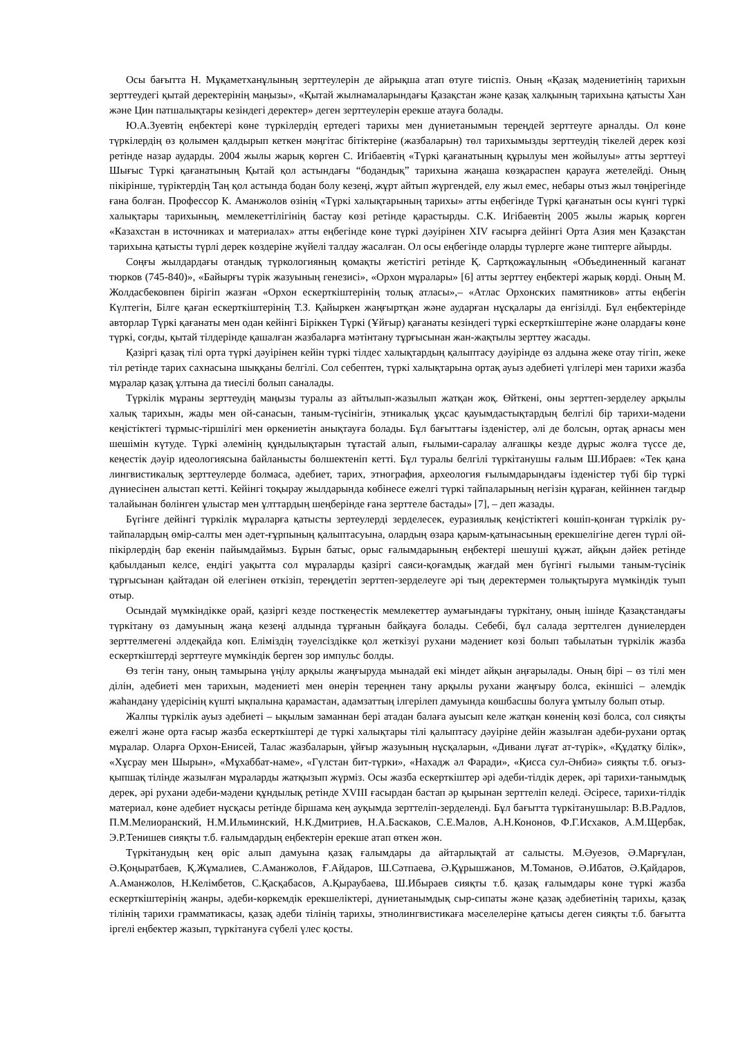Осы бағытта Н. Мұқаметханұлының зерттеулерін де айрықша атап өтуге тиіспіз. Оның «Қазақ мәдениетінің тарихын зерттеудегі қытай деректерінің маңызы», «Қытай жылнамаларындағы Қазақстан және қазақ халқының тарихына қатысты Хан және Цин патшалықтары кезіндегі деректер» деген зерттеулерін ерекше атауға болады.
Ю.А.Зуевтің еңбектері көне түркілердің ертедегі тарихы мен дүниетанымын тереңдей зерттеуге арналды. Ол көне түркілердің өз қолымен қалдырып кеткен мәңгітас бітіктеріне (жазбаларын) төл тарихымызды зерттеудің тікелей дерек көзі ретінде назар аударды. 2004 жылы жарық көрген С. Игібаевтің «Түркі қағанатының құрылуы мен жойылуы» атты зерттеуі Шығыс Түркі қағанатының Қытай қол астындағы “бодандық” тарихына жаңаша көзқараспен қарауға жетелейді. Оның пікірінше, түріктердің Таң қол астында бодан болу кезеңі, жұрт айтып жүргендей, елу жыл емес, небары отыз жыл төңірегінде ғана болған. Профессор К. Аманжолов өзінің «Түркі халықтарының тарихы» атты еңбегінде Түркі қағанатын осы күнгі түркі халықтары тарихының, мемлекеттілігінің бастау көзі ретінде қарастырды. С.К. Игібаевтің 2005 жылы жарық көрген «Казахстан в источниках и материалах» атты еңбегінде көне түркі дәуірінен XIV ғасырға дейінгі Орта Азия мен Қазақстан тарихына қатысты түрлі дерек көздеріне жүйелі талдау жасалған. Ол осы еңбегінде оларды түрлерге және типтерге айырды.
Соңғы жылдардағы отандық түркологияның қомақты жетістігі ретінде Қ. Сартқожаұлының «Объединенный каганат тюрков (745-840)», «Байырғы түрік жазуының генезисі», «Орхон мұралары» [6] атты зерттеу еңбектері жарық көрді. Оның М. Жолдасбековпен бірігіп жазған «Орхон ескерткіштерінің толық атласы»,– «Атлас Орхонских памятников» атты еңбегін Күлтегін, Білге қаған ескерткіштерінің Т.З. Қайыркен жаңғыртқан және аударған нұсқалары да енгізілді. Бұл еңбектерінде авторлар Түркі қағанаты мен одан кейінгі Біріккен Түркі (Ұйғыр) қағанаты кезіндегі түркі ескерткіштеріне және олардағы көне түркі, соғды, қытай тілдерінде қашалған жазбаларға мәтінтану тұрғысынан жан-жақтылы зерттеу жасады.
Қазіргі қазақ тілі орта түркі дәуірінен кейін түркі тілдес халықтардың қалыптасу дәуірінде өз алдына жеке отау тігіп, жеке тіл ретінде тарих сахнасына шыққаны белгілі. Сол себептен, түркі халықтарына ортақ ауыз әдебиеті үлгілері мен тарихи жазба мұралар қазақ ұлтына да тиесілі болып саналады.
Түркілік мұраны зерттеудің маңызы туралы аз айтылып-жазылып жатқан жоқ. Өйткені, оны зерттеп-зерделеу арқылы халық тарихын, жады мен ой-санасын, таным-түсінігін, этникалық ұқсас қауымдастықтардың белгілі бір тарихи-мәдени кеңістіктегі тұрмыс-тіршілігі мен өркениетін анықтауға болады. Бұл бағыттағы ізденістер, әлі де болсын, ортақ арнасы мен шешімін күтуде. Түркі әлемінің құндылықтарын тұтастай алып, ғылыми-саралау алғашқы кезде дұрыс жолға түссе де, кеңестік дәуір идеологиясына байланысты бөлшектеніп кетті. Бұл туралы белгілі түркітанушы ғалым Ш.Ибраев: «Тек қана лингвистикалық зерттеулерде болмаса, әдебиет, тарих, этнография, археология ғылымдарындағы ізденістер түбі бір түркі дүниесінен алыстап кетті. Кейінгі тоқырау жылдарында көбінесе ежелгі түркі тайпаларының негізін құраған, кейіннен тағдыр талайынан бөлінген ұлыстар мен ұлттардың шеңберінде ғана зерттеле бастады» [7], – деп жазады.
Бүгінге дейінгі түркілік мұраларға қатысты зертеулерді зерделесек, еуразиялық кеңістіктегі көшіп-қонған түркілік ру-тайпалардың өмір-салты мен әдет-ғұрпының қалыптасуына, олардың өзара қарым-қатынасының ерекшелігіне деген түрлі ой-пікірлердің бар екенін пайымдаймыз. Бұрын батыс, орыс ғалымдарының еңбектері шешуші құжат, айқын дәйек ретінде қабылданып келсе, ендігі уақытта сол мұраларды қазіргі саяси-қоғамдық жағдай мен бүгінгі ғылыми таным-түсінік тұрғысынан қайтадан ой елегінен өткізіп, тереңдетіп зерттеп-зерделеуге әрі тың деректермен толықтыруға мүмкіндік туып отыр.
Осындай мүмкіндікке орай, қазіргі кезде посткеңестік мемлекеттер аумағындағы түркітану, оның ішінде Қазақстандағы түркітану өз дамуының жаңа кезеңі алдында тұрғанын байқауға болады. Себебі, бұл салада зерттелген дүниелерден зерттелмегені әлдеқайда көп. Еліміздің тәуелсіздікке қол жеткізуі рухани мәдениет көзі болып табылатын түркілік жазба ескерткіштерді зерттеуге мүмкіндік берген зор импульс болды.
Өз тегін тану, оның тамырына үңілу арқылы жаңғыруда мынадай екі міндет айқын аңғарылады. Оның бірі – өз тілі мен ділін, әдебиеті мен тарихын, мәдениеті мен өнерін тереңнен тану арқылы рухани жаңғыру болса, екіншісі – әлемдік жаһандану үдерісінің күшті ықпалына қарамастан, адамзаттың ілгерілеп дамуында көшбасшы болуға ұмтылу болып отыр.
Жалпы түркілік ауыз әдебиеті – ықылым заманнан бері атадан балаға ауысып келе жатқан көненің көзі болса, сол сияқты ежелгі және орта ғасыр жазба ескерткіштері де түркі халықтары тілі қалыптасу дәуіріне дейін жазылған әдеби-рухани ортақ мұралар. Оларға Орхон-Енисей, Талас жазбаларын, ұйғыр жазуының нұсқаларын, «Дивани лұғат ат-түрік», «Құдатқу білік», «Хұсрау мен Шырын», «Мұхаббат-наме», «Гүлстан бит-түрки», «Нахадж әл Фаради», «Қисса сул-Әнбиә» сияқты т.б. оғыз-қыпшақ тілінде жазылған мұраларды жатқызып жүрміз. Осы жазба ескерткіштер әрі әдеби-тілдік дерек, әрі тарихи-танымдық дерек, әрі рухани әдеби-мәдени құндылық ретінде XVIII ғасырдан бастап әр қырынан зерттеліп келеді. Әсіресе, тарихи-тілдік материал, көне әдебиет нұсқасы ретінде біршама кең ауқымда зерттеліп-зерделенді. Бұл бағытта түркітанушылар: В.В.Радлов, П.М.Мелиоранский, Н.М.Ильминский, Н.К.Дмитриев, Н.А.Баскаков, С.Е.Малов, А.Н.Кононов, Ф.Г.Исхаков, А.М.Щербак, Э.Р.Тенишев сияқты т.б. ғалымдардың еңбектерін ерекше атап өткен жөн.
Түркітанудың кең өріс алып дамуына қазақ ғалымдары да айтарлықтай ат салысты. М.Әуезов, Ә.Марғұлан, Ә.Қоңыратбаев, Қ.Жұмалиев, С.Аманжолов, Ғ.Айдаров, Ш.Сәтпаева, Ә.Құрышжанов, М.Томанов, Ә.Ибатов, Ә.Қайдаров, А.Аманжолов, Н.Келімбетов, С.Қасқабасов, А.Қыраубаева, Ш.Ибыраев сияқты т.б. қазақ ғалымдары көне түркі жазба ескерткіштерінің жанры, әдеби-көркемдік ерекшеліктері, дүниетанымдық сыр-сипаты және қазақ әдебиетінің тарихы, қазақ тілінің тарихи грамматикасы, қазақ әдеби тілінің тарихы, этнолингвистикаға мәселелеріне қатысы деген сияқты т.б. бағытта іргелі еңбектер жазып, түркітануға сүбелі үлес қосты.